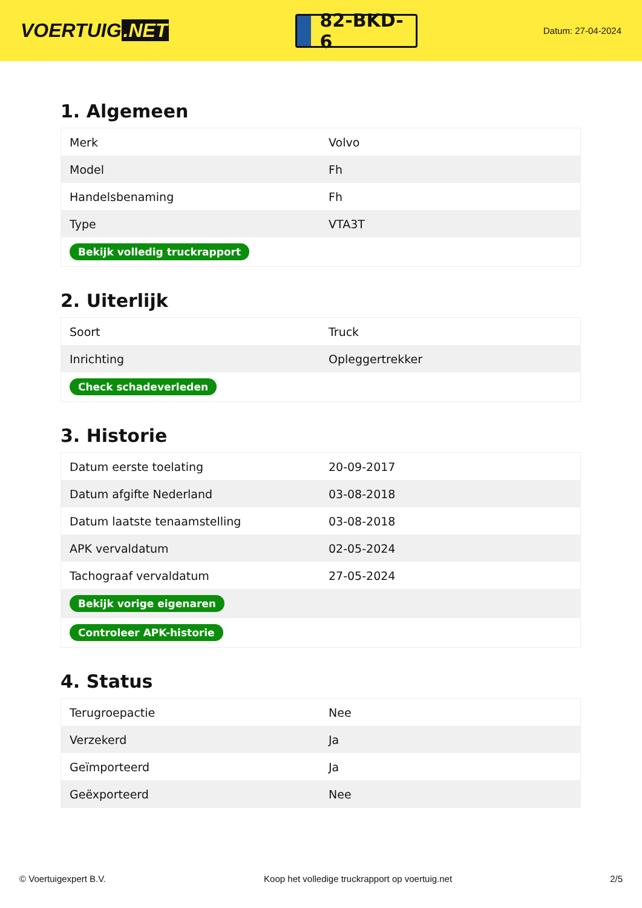VOERTUIG.NET
82-BKD-6
Datum: 27-04-2024
1. Algemeen
| Merk | Volvo |
| Model | Fh |
| Handelsbenaming | Fh |
| Type | VTA3T |
| Bekijk volledig truckrapport | |
2. Uiterlijk
| Soort | Truck |
| Inrichting | Opleggertrekker |
| Check schadeverleden | |
3. Historie
| Datum eerste toelating | 20-09-2017 |
| Datum afgifte Nederland | 03-08-2018 |
| Datum laatste tenaamstelling | 03-08-2018 |
| APK vervaldatum | 02-05-2024 |
| Tachograaf vervaldatum | 27-05-2024 |
| Bekijk vorige eigenaren | |
| Controleer APK-historie | |
4. Status
| Terugroepactie | Nee |
| Verzekerd | Ja |
| Geïmporteerd | Ja |
| Geëxporteerd | Nee |
© Voertuigexpert B.V. Koop het volledige truckrapport op voertuig.net 2/5